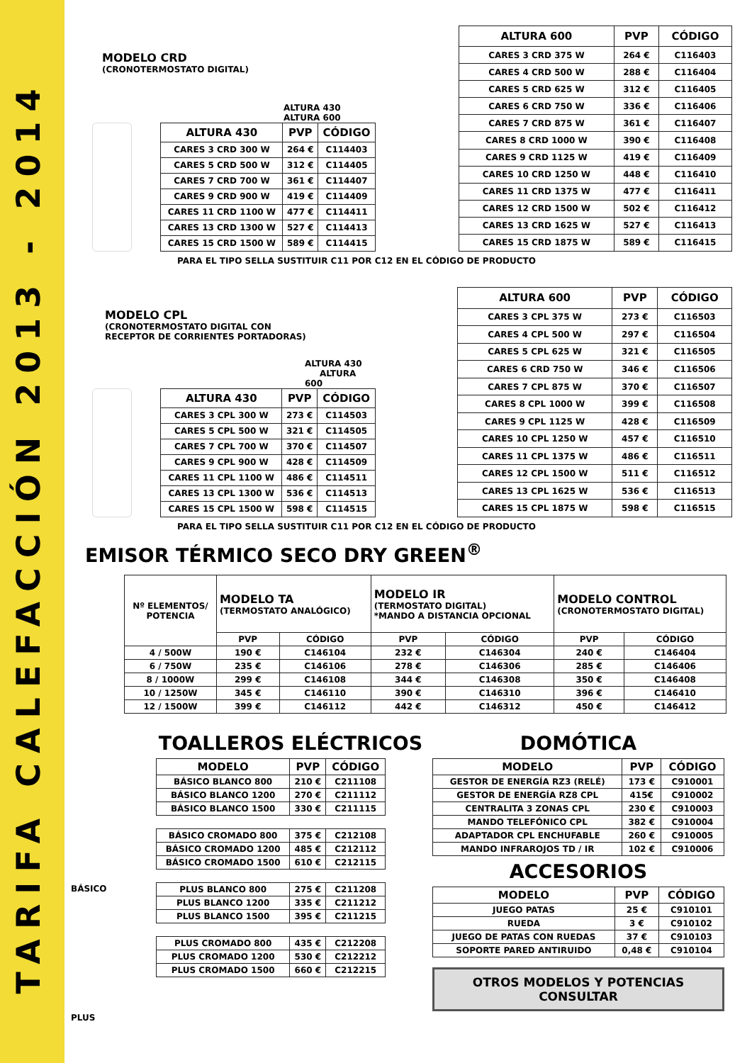TARIFA CALEFACCIÓN 2013 - 2014
MODELO CRD
(CRONOTERMOSTATO DIGITAL)
ALTURA 430 ALTURA 600
| ALTURA 430 | PVP | CÓDIGO |
| --- | --- | --- |
| CARES 3 CRD 300 W | 264 € | C114403 |
| CARES 5 CRD 500 W | 312 € | C114405 |
| CARES 7 CRD 700 W | 361 € | C114407 |
| CARES 9 CRD 900 W | 419 € | C114409 |
| CARES 11 CRD 1100 W | 477 € | C114411 |
| CARES 13 CRD 1300 W | 527 € | C114413 |
| CARES 15 CRD 1500 W | 589 € | C114415 |
| ALTURA 600 | PVP | CÓDIGO |
| --- | --- | --- |
| CARES 3 CRD 375 W | 264 € | C116403 |
| CARES 4 CRD 500 W | 288 € | C116404 |
| CARES 5 CRD 625 W | 312 € | C116405 |
| CARES 6 CRD 750 W | 336 € | C116406 |
| CARES 7 CRD 875 W | 361 € | C116407 |
| CARES 8 CRD 1000 W | 390 € | C116408 |
| CARES 9 CRD 1125 W | 419 € | C116409 |
| CARES 10 CRD 1250 W | 448 € | C116410 |
| CARES 11 CRD 1375 W | 477 € | C116411 |
| CARES 12 CRD 1500 W | 502 € | C116412 |
| CARES 13 CRD 1625 W | 527 € | C116413 |
| CARES 15 CRD 1875 W | 589 € | C116415 |
PARA EL TIPO SELLA SUSTITUIR C11 POR C12 EN EL CÓDIGO DE PRODUCTO
MODELO CPL
(CRONOTERMOSTATO DIGITAL CON
RECEPTOR DE CORRIENTES PORTADORAS)
ALTURA 430 ALTURA 600
| ALTURA 430 | PVP | CÓDIGO |
| --- | --- | --- |
| CARES 3 CPL 300 W | 273 € | C114503 |
| CARES 5 CPL 500 W | 321 € | C114505 |
| CARES 7 CPL 700 W | 370 € | C114507 |
| CARES 9 CPL 900 W | 428 € | C114509 |
| CARES 11 CPL 1100 W | 486 € | C114511 |
| CARES 13 CPL 1300 W | 536 € | C114513 |
| CARES 15 CPL 1500 W | 598 € | C114515 |
| ALTURA 600 | PVP | CÓDIGO |
| --- | --- | --- |
| CARES 3 CPL 375 W | 273 € | C116503 |
| CARES 4 CPL 500 W | 297 € | C116504 |
| CARES 5 CPL 625 W | 321 € | C116505 |
| CARES 6 CRD 750 W | 346 € | C116506 |
| CARES 7 CPL 875 W | 370 € | C116507 |
| CARES 8 CPL 1000 W | 399 € | C116508 |
| CARES 9 CPL 1125 W | 428 € | C116509 |
| CARES 10 CPL 1250 W | 457 € | C116510 |
| CARES 11 CPL 1375 W | 486 € | C116511 |
| CARES 12 CPL 1500 W | 511 € | C116512 |
| CARES 13 CPL 1625 W | 536 € | C116513 |
| CARES 15 CPL 1875 W | 598 € | C116515 |
PARA EL TIPO SELLA SUSTITUIR C11 POR C12 EN EL CÓDIGO DE PRODUCTO
EMISOR TÉRMICO SECO DRY GREEN<sup>®</sup>
| Nº ELEMENTOS/ POTENCIA | MODELO TA (TERMOSTATO ANALÓGICO) | | MODELO IR (TERMOSTATO DIGITAL) *MANDO A DISTANCIA OPCIONAL | | MODELO CONTROL (CRONOTERMOSTATO DIGITAL) | |
| | PVP | CÓDIGO | PVP | CÓDIGO | PVP | CÓDIGO |
| 4 / 500W | 190 € | C146104 | 232 € | C146304 | 240 € | C146404 |
| 6 / 750W | 235 € | C146106 | 278 € | C146306 | 285 € | C146406 |
| 8 / 1000W | 299 € | C146108 | 344 € | C146308 | 350 € | C146408 |
| 10 / 1250W | 345 € | C146110 | 390 € | C146310 | 396 € | C146410 |
| 12 / 1500W | 399 € | C146112 | 442 € | C146312 | 450 € | C146412 |
BÁSICO
PLUS
TOALLEROS ELÉCTRICOS
| MODELO | PVP | CÓDIGO |
| --- | --- | --- |
| BÁSICO BLANCO 800 | 210 € | C211108 |
| BÁSICO BLANCO 1200 | 270 € | C211112 |
| BÁSICO BLANCO 1500 | 330 € | C211115 |
| BÁSICO CROMADO 800 | 375 € | C212108 |
| BÁSICO CROMADO 1200 | 485 € | C212112 |
| BÁSICO CROMADO 1500 | 610 € | C212115 |
| PLUS BLANCO 800 | 275 € | C211208 |
| PLUS BLANCO 1200 | 335 € | C211212 |
| PLUS BLANCO 1500 | 395 € | C211215 |
| PLUS CROMADO 800 | 435 € | C212208 |
| PLUS CROMADO 1200 | 530 € | C212212 |
| PLUS CROMADO 1500 | 660 € | C212215 |
DOMÓTICA
| MODELO | PVP | CÓDIGO |
| --- | --- | --- |
| GESTOR DE ENERGÍA RZ3 (RELÉ) | 173 € | C910001 |
| GESTOR DE ENERGÍA RZ8 CPL | 415€ | C910002 |
| CENTRALITA 3 ZONAS CPL | 230 € | C910003 |
| MANDO TELEFÓNICO CPL | 382 € | C910004 |
| ADAPTADOR CPL ENCHUFABLE | 260 € | C910005 |
| MANDO INFRAROJOS TD / IR | 102 € | C910006 |
ACCESORIOS
| MODELO | PVP | CÓDIGO |
| --- | --- | --- |
| JUEGO PATAS | 25 € | C910101 |
| RUEDA | 3 € | C910102 |
| JUEGO DE PATAS CON RUEDAS | 37 € | C910103 |
| SOPORTE PARED ANTIRUIDO | 0,48 € | C910104 |
OTROS MODELOS Y POTENCIAS CONSULTAR